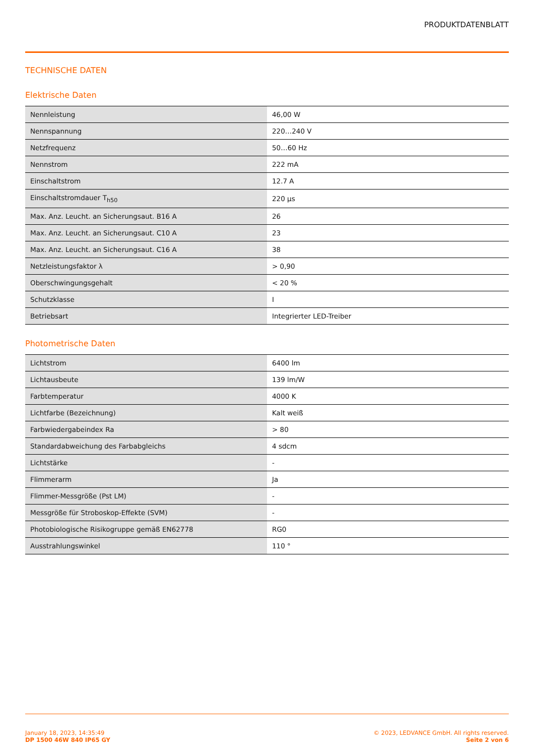PRODUKTDATENBLATT
TECHNISCHE DATEN
Elektrische Daten
| Nennleistung | 46,00 W |
| Nennspannung | 220…240 V |
| Netzfrequenz | 50…60 Hz |
| Nennstrom | 222 mA |
| Einschaltstrom | 12.7 A |
| Einschaltstromdauer T<sub>h50</sub> | 220 µs |
| Max. Anz. Leucht. an Sicherungsaut. B16 A | 26 |
| Max. Anz. Leucht. an Sicherungsaut. C10 A | 23 |
| Max. Anz. Leucht. an Sicherungsaut. C16 A | 38 |
| Netzleistungsfaktor λ | > 0,90 |
| Oberschwingungsgehalt | < 20 % |
| Schutzklasse | I |
| Betriebsart | Integrierter LED-Treiber |
Photometrische Daten
| Lichtstrom | 6400 lm |
| Lichtausbeute | 139 lm/W |
| Farbtemperatur | 4000 K |
| Lichtfarbe (Bezeichnung) | Kalt weiß |
| Farbwiedergabeindex Ra | > 80 |
| Standardabweichung des Farbabgleichs | 4 sdcm |
| Lichtstärke | - |
| Flimmerarm | Ja |
| Flimmer-Messgröße (Pst LM) | - |
| Messgröße für Stroboskop-Effekte (SVM) | - |
| Photobiologische Risikogruppe gemäß EN62778 | RG0 |
| Ausstrahlungswinkel | 110 ° |
January 18, 2023, 14:35:49
DP 1500 46W 840 IP65 GY
© 2023, LEDVANCE GmbH. All rights reserved.
Seite 2 von 6